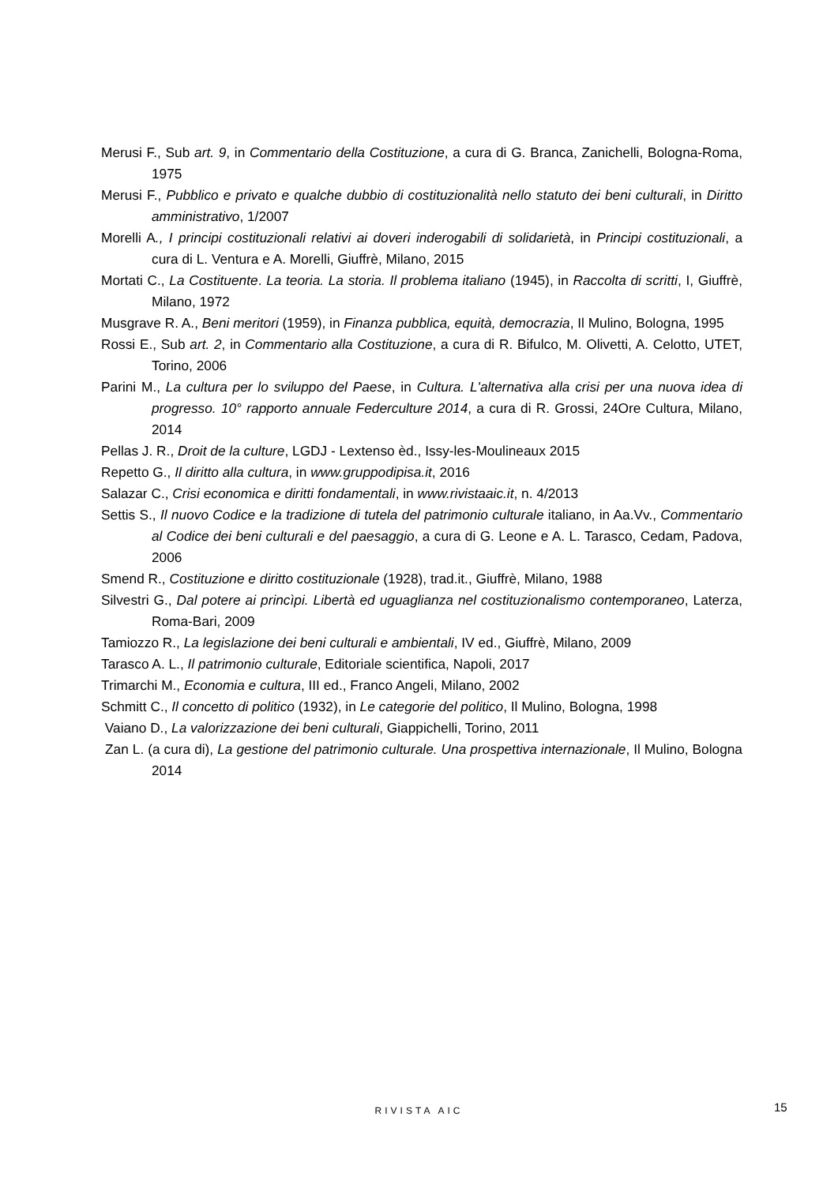Merusi F., Sub art. 9, in Commentario della Costituzione, a cura di G. Branca, Zanichelli, Bologna-Roma, 1975
Merusi F., Pubblico e privato e qualche dubbio di costituzionalità nello statuto dei beni culturali, in Diritto amministrativo, 1/2007
Morelli A., I principi costituzionali relativi ai doveri inderogabili di solidarietà, in Principi costituzionali, a cura di L. Ventura e A. Morelli, Giuffrè, Milano, 2015
Mortati C., La Costituente. La teoria. La storia. Il problema italiano (1945), in Raccolta di scritti, I, Giuffrè, Milano, 1972
Musgrave R. A., Beni meritori (1959), in Finanza pubblica, equità, democrazia, Il Mulino, Bologna, 1995
Rossi E., Sub art. 2, in Commentario alla Costituzione, a cura di R. Bifulco, M. Olivetti, A. Celotto, UTET, Torino, 2006
Parini M., La cultura per lo sviluppo del Paese, in Cultura. L'alternativa alla crisi per una nuova idea di progresso. 10° rapporto annuale Federculture 2014, a cura di R. Grossi, 24Ore Cultura, Milano, 2014
Pellas J. R., Droit de la culture, LGDJ - Lextenso èd., Issy-les-Moulineaux 2015
Repetto G., Il diritto alla cultura, in www.gruppodipisa.it, 2016
Salazar C., Crisi economica e diritti fondamentali, in www.rivistaaic.it, n. 4/2013
Settis S., Il nuovo Codice e la tradizione di tutela del patrimonio culturale italiano, in Aa.Vv., Commentario al Codice dei beni culturali e del paesaggio, a cura di G. Leone e A. L. Tarasco, Cedam, Padova, 2006
Smend R., Costituzione e diritto costituzionale (1928), trad.it., Giuffrè, Milano, 1988
Silvestri G., Dal potere ai princìpi. Libertà ed uguaglianza nel costituzionalismo contemporaneo, Laterza, Roma-Bari, 2009
Tamiozzo R., La legislazione dei beni culturali e ambientali, IV ed., Giuffrè, Milano, 2009
Tarasco A. L., Il patrimonio culturale, Editoriale scientifica, Napoli, 2017
Trimarchi M., Economia e cultura, III ed., Franco Angeli, Milano, 2002
Schmitt C., Il concetto di politico (1932), in Le categorie del politico, Il Mulino, Bologna, 1998
Vaiano D., La valorizzazione dei beni culturali, Giappichelli, Torino, 2011
Zan L. (a cura di), La gestione del patrimonio culturale. Una prospettiva internazionale, Il Mulino, Bologna 2014
RIVISTA AIC 15